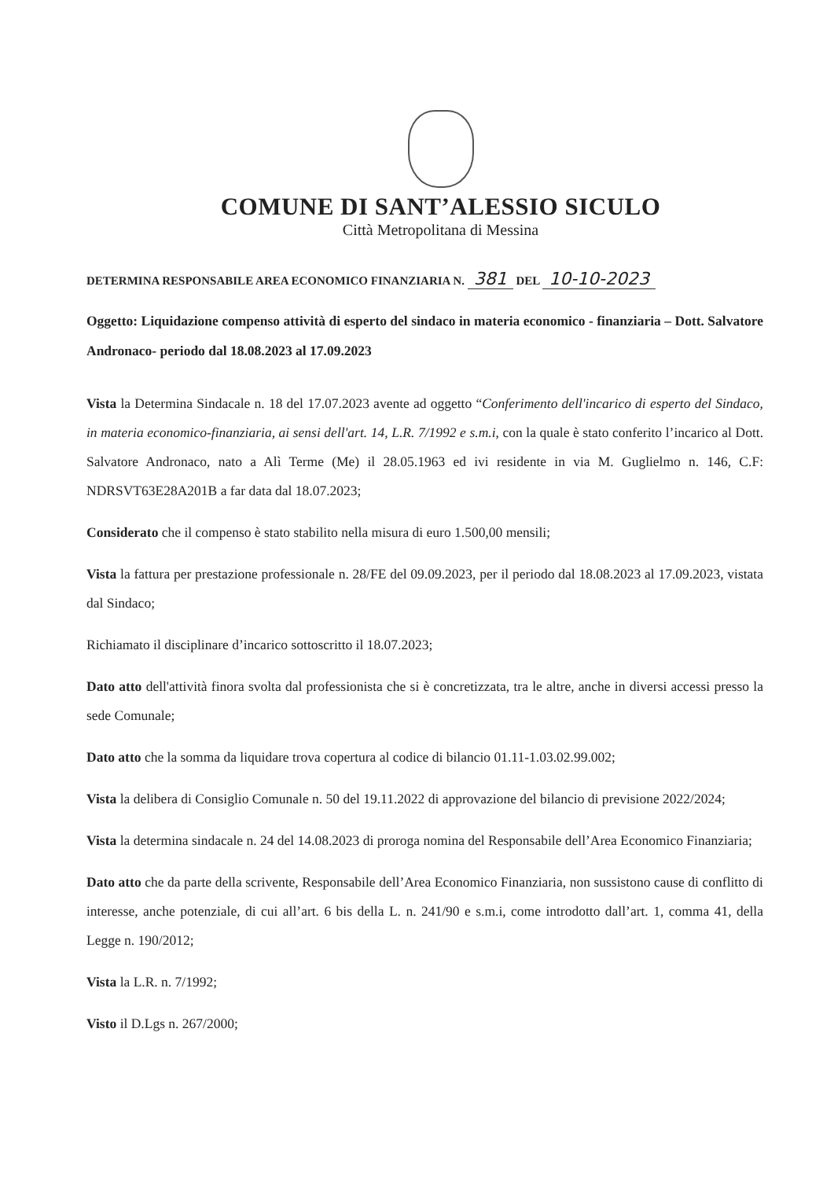COMUNE DI SANT’ALESSIO SICULO
Città Metropolitana di Messina
DETERMINA RESPONSABILE AREA ECONOMICO FINANZIARIA N. 381 DEL 10-10-2023
Oggetto: Liquidazione compenso attività di esperto del sindaco in materia economico - finanziaria – Dott. Salvatore Andronaco- periodo dal 18.08.2023 al 17.09.2023
Vista la Determina Sindacale n. 18 del 17.07.2023 avente ad oggetto “Conferimento dell'incarico di esperto del Sindaco, in materia economico-finanziaria, ai sensi dell'art. 14, L.R. 7/1992 e s.m.i, con la quale è stato conferito l’incarico al Dott. Salvatore Andronaco, nato a Alì Terme (Me) il 28.05.1963 ed ivi residente in via M. Guglielmo n. 146, C.F: NDRSVT63E28A201B a far data dal 18.07.2023;
Considerato che il compenso è stato stabilito nella misura di euro 1.500,00 mensili;
Vista la fattura per prestazione professionale n. 28/FE del 09.09.2023, per il periodo dal 18.08.2023 al 17.09.2023, vistata dal Sindaco;
Richiamato il disciplinare d’incarico sottoscritto il 18.07.2023;
Dato atto dell'attività finora svolta dal professionista che si è concretizzata, tra le altre, anche in diversi accessi presso la sede Comunale;
Dato atto che la somma da liquidare trova copertura al codice di bilancio 01.11-1.03.02.99.002;
Vista la delibera di Consiglio Comunale n. 50 del 19.11.2022 di approvazione del bilancio di previsione 2022/2024;
Vista la determina sindacale n. 24 del 14.08.2023 di proroga nomina del Responsabile dell’Area Economico Finanziaria;
Dato atto che da parte della scrivente, Responsabile dell’Area Economico Finanziaria, non sussistono cause di conflitto di interesse, anche potenziale, di cui all’art. 6 bis della L. n. 241/90 e s.m.i, come introdotto dall’art. 1, comma 41, della Legge n. 190/2012;
Vista la L.R. n. 7/1992;
Visto il D.Lgs n. 267/2000;